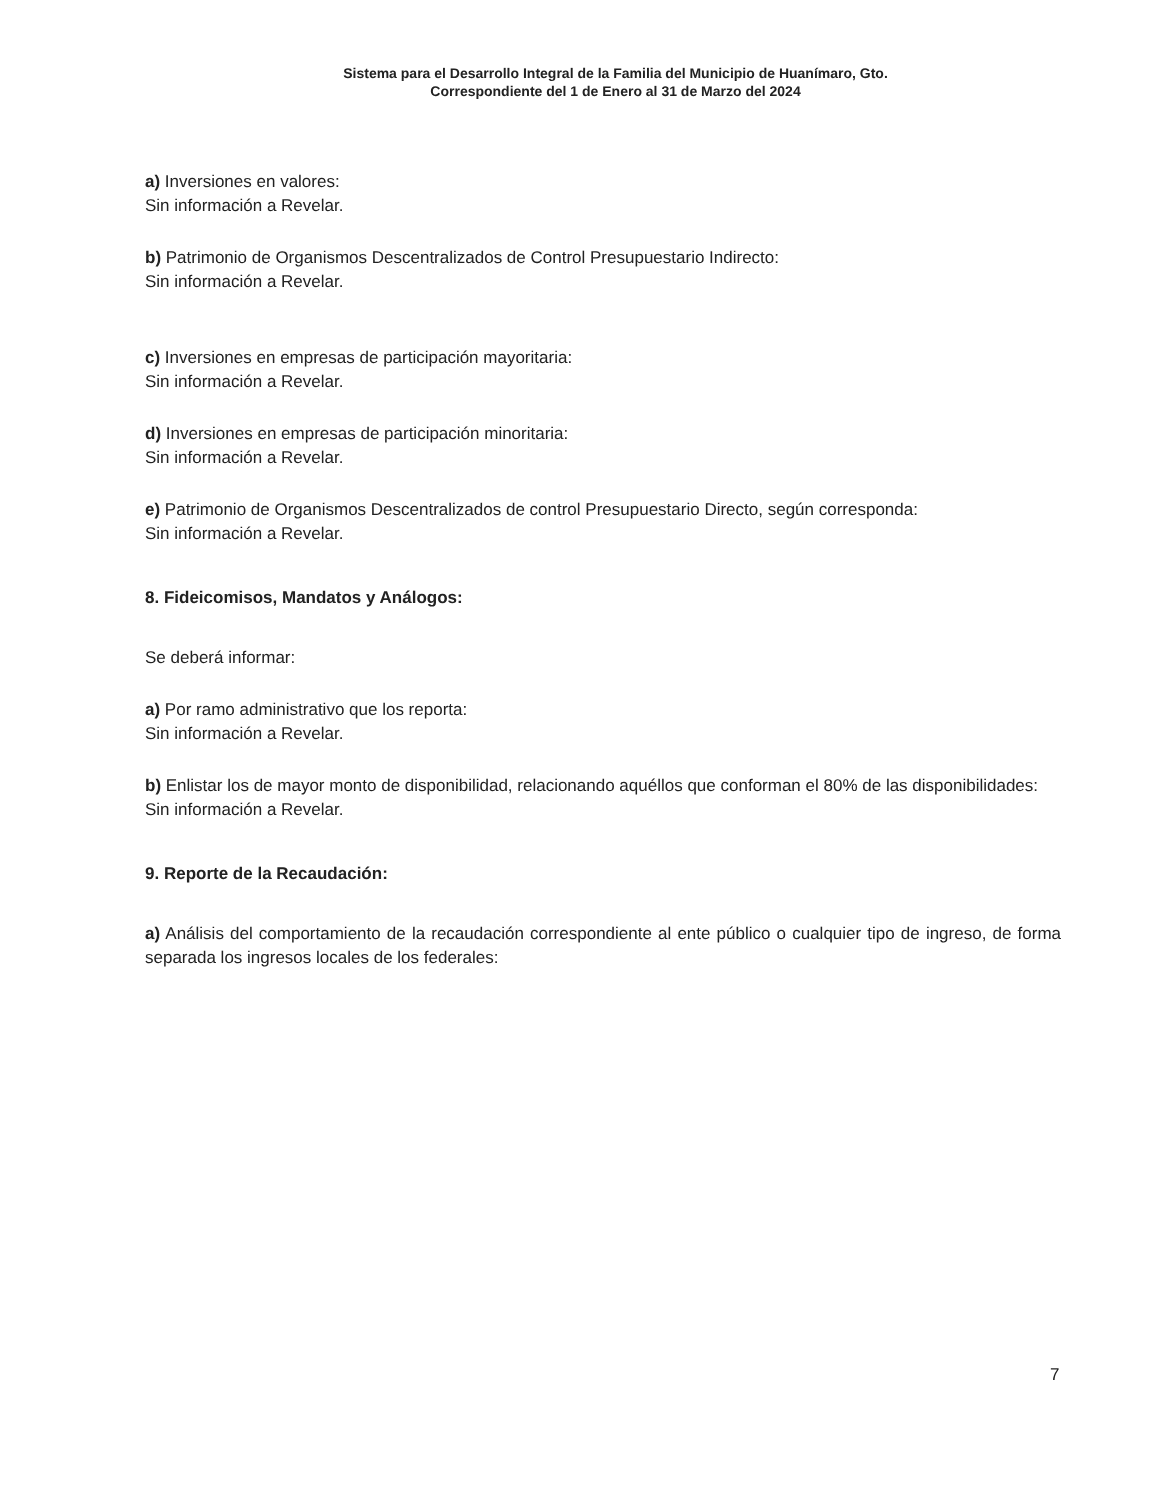Sistema para el Desarrollo Integral de la Familia del Municipio de Huanímaro, Gto.
Correspondiente del 1 de Enero al 31 de Marzo del 2024
a) Inversiones en valores:
Sin información a Revelar.
b) Patrimonio de Organismos Descentralizados de Control Presupuestario Indirecto:
Sin información a Revelar.
c) Inversiones en empresas de participación mayoritaria:
Sin información a Revelar.
d) Inversiones en empresas de participación minoritaria:
Sin información a Revelar.
e) Patrimonio de Organismos Descentralizados de control Presupuestario Directo, según corresponda:
Sin información a Revelar.
8. Fideicomisos, Mandatos y Análogos:
Se deberá informar:
a) Por ramo administrativo que los reporta:
Sin información a Revelar.
b) Enlistar los de mayor monto de disponibilidad, relacionando aquéllos que conforman el 80% de las disponibilidades:
Sin información a Revelar.
9. Reporte de la Recaudación:
a) Análisis del comportamiento de la recaudación correspondiente al ente público o cualquier tipo de ingreso, de forma separada los ingresos locales de los federales:
7